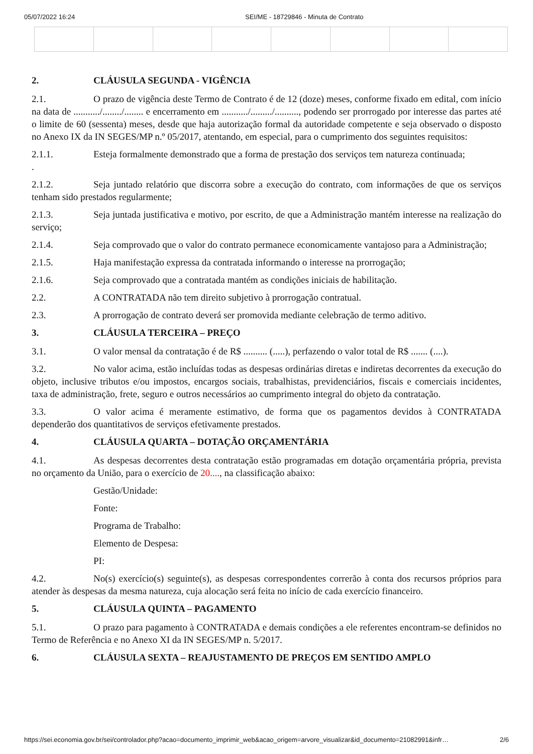05/07/2022 16:24 SEI/ME - 18729846 - Minuta de Contrato
2. CLÁUSULA SEGUNDA - VIGÊNCIA
2.1. O prazo de vigência deste Termo de Contrato é de 12 (doze) meses, conforme fixado em edital, com início na data de .........../......../........ e encerramento em .........../........./.........., podendo ser prorrogado por interesse das partes até o limite de 60 (sessenta) meses, desde que haja autorização formal da autoridade competente e seja observado o disposto no Anexo IX da IN SEGES/MP n.º 05/2017, atentando, em especial, para o cumprimento dos seguintes requisitos:
2.1.1. Esteja formalmente demonstrado que a forma de prestação dos serviços tem natureza continuada;
.
2.1.2. Seja juntado relatório que discorra sobre a execução do contrato, com informações de que os serviços tenham sido prestados regularmente;
2.1.3. Seja juntada justificativa e motivo, por escrito, de que a Administração mantém interesse na realização do serviço;
2.1.4. Seja comprovado que o valor do contrato permanece economicamente vantajoso para a Administração;
2.1.5. Haja manifestação expressa da contratada informando o interesse na prorrogação;
2.1.6. Seja comprovado que a contratada mantém as condições iniciais de habilitação.
2.2. A CONTRATADA não tem direito subjetivo à prorrogação contratual.
2.3. A prorrogação de contrato deverá ser promovida mediante celebração de termo aditivo.
3. CLÁUSULA TERCEIRA – PREÇO
3.1. O valor mensal da contratação é de R$ .......... (.....), perfazendo o valor total de R$ ....... (....).
3.2. No valor acima, estão incluídas todas as despesas ordinárias diretas e indiretas decorrentes da execução do objeto, inclusive tributos e/ou impostos, encargos sociais, trabalhistas, previdenciários, fiscais e comerciais incidentes, taxa de administração, frete, seguro e outros necessários ao cumprimento integral do objeto da contratação.
3.3. O valor acima é meramente estimativo, de forma que os pagamentos devidos à CONTRATADA dependerão dos quantitativos de serviços efetivamente prestados.
4. CLÁUSULA QUARTA – DOTAÇÃO ORÇAMENTÁRIA
4.1. As despesas decorrentes desta contratação estão programadas em dotação orçamentária própria, prevista no orçamento da União, para o exercício de 20...., na classificação abaixo:
Gestão/Unidade:
Fonte:
Programa de Trabalho:
Elemento de Despesa:
PI:
4.2. No(s) exercício(s) seguinte(s), as despesas correspondentes correrão à conta dos recursos próprios para atender às despesas da mesma natureza, cuja alocação será feita no início de cada exercício financeiro.
5. CLÁUSULA QUINTA – PAGAMENTO
5.1. O prazo para pagamento à CONTRATADA e demais condições a ele referentes encontram-se definidos no Termo de Referência e no Anexo XI da IN SEGES/MP n. 5/2017.
6. CLÁUSULA SEXTA – REAJUSTAMENTO DE PREÇOS EM SENTIDO AMPLO
https://sei.economia.gov.br/sei/controlador.php?acao=documento_imprimir_web&acao_origem=arvore_visualizar&id_documento=21082991&infr… 2/6